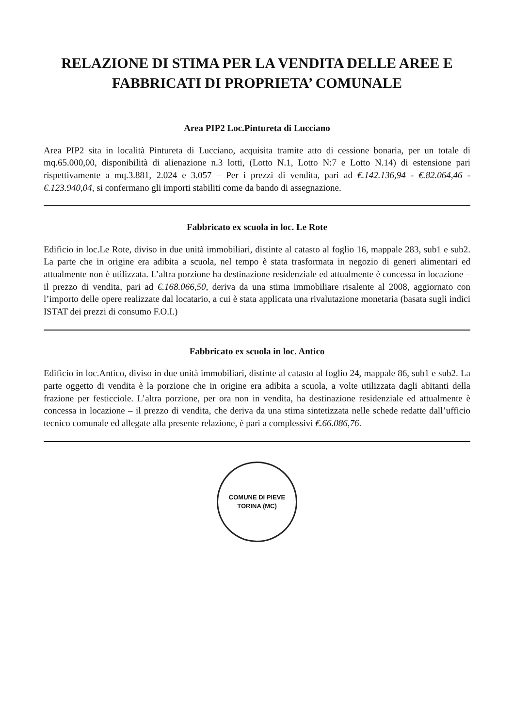RELAZIONE DI STIMA PER LA VENDITA DELLE AREE E FABBRICATI DI PROPRIETA’ COMUNALE
Area PIP2 Loc.Pintureta di Lucciano
Area PIP2 sita in località Pintureta di Lucciano, acquisita tramite atto di cessione bonaria, per un totale di mq.65.000,00, disponibilità di alienazione n.3 lotti, (Lotto N.1, Lotto N:7 e Lotto N.14) di estensione pari rispettivamente a mq.3.881, 2.024 e 3.057 – Per i prezzi di vendita, pari ad €.142.136,94 - €.82.064,46 - €.123.940,04, si confermano gli importi stabiliti come da bando di assegnazione.
Fabbricato ex scuola in loc. Le Rote
Edificio in loc.Le Rote, diviso in due unità immobiliari, distinte al catasto al foglio 16, mappale 283, sub1 e sub2. La parte che in origine era adibita a scuola, nel tempo è stata trasformata in negozio di generi alimentari ed attualmente non è utilizzata. L’altra porzione ha destinazione residenziale ed attualmente è concessa in locazione – il prezzo di vendita, pari ad €.168.066,50, deriva da una stima immobiliare risalente al 2008, aggiornato con l’importo delle opere realizzate dal locatario, a cui è stata applicata una rivalutazione monetaria (basata sugli indici ISTAT dei prezzi di consumo F.O.I.)
Fabbricato ex scuola in loc. Antico
Edificio in loc.Antico, diviso in due unità immobiliari, distinte al catasto al foglio 24, mappale 86, sub1 e sub2. La parte oggetto di vendita è la porzione che in origine era adibita a scuola, a volte utilizzata dagli abitanti della frazione per festicciole. L’altra porzione, per ora non in vendita, ha destinazione residenziale ed attualmente è concessa in locazione – il prezzo di vendita, che deriva da una stima sintetizzata nelle schede redatte dall’ufficio tecnico comunale ed allegate alla presente relazione, è pari a complessivi €.66.086,76.
COMUNE DI PIEVE TORINA (MC)